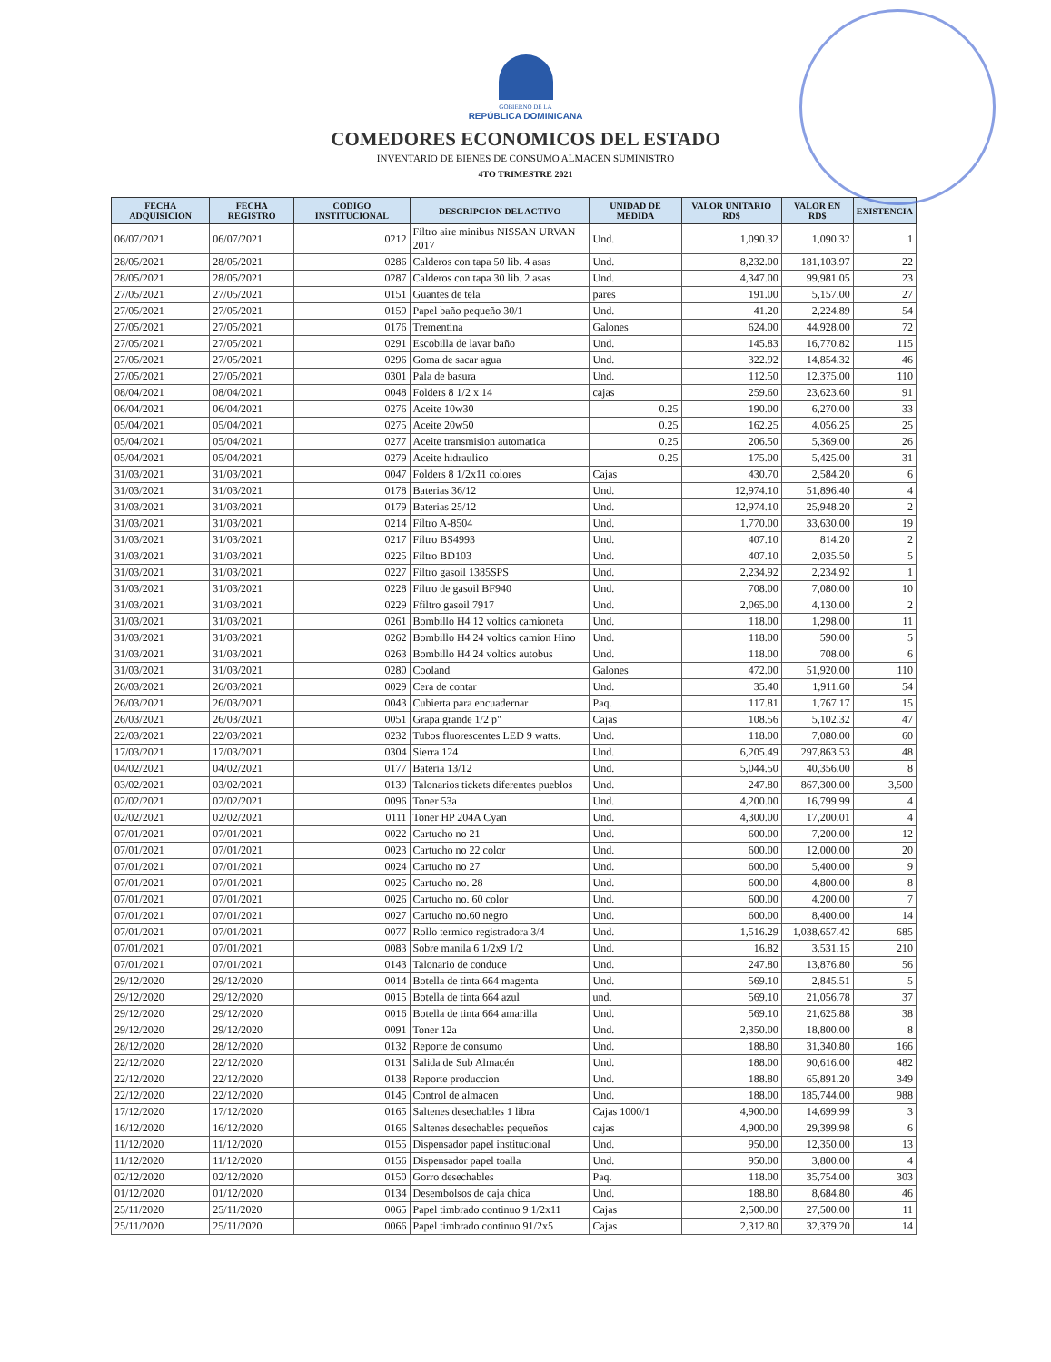GOBIERNO DE LA
REPÚBLICA DOMINICANA
COMEDORES ECONOMICOS DEL ESTADO
INVENTARIO DE BIENES DE CONSUMO ALMACEN SUMINISTRO
4TO TRIMESTRE 2021
| FECHA ADQUISICION | FECHA REGISTRO | CODIGO INSTITUCIONAL | DESCRIPCION DEL ACTIVO | UNIDAD DE MEDIDA | VALOR UNITARIO RD$ | VALOR EN RD$ | EXISTENCIA |
| --- | --- | --- | --- | --- | --- | --- | --- |
| 06/07/2021 | 06/07/2021 | 0212 | Filtro aire minibus NISSAN URVAN 2017 | Und. | 1,090.32 | 1,090.32 | 1 |
| 28/05/2021 | 28/05/2021 | 0286 | Calderos con tapa 50 lib. 4 asas | Und. | 8,232.00 | 181,103.97 | 22 |
| 28/05/2021 | 28/05/2021 | 0287 | Calderos con tapa 30 lib. 2 asas | Und. | 4,347.00 | 99,981.05 | 23 |
| 27/05/2021 | 27/05/2021 | 0151 | Guantes de tela | pares | 191.00 | 5,157.00 | 27 |
| 27/05/2021 | 27/05/2021 | 0159 | Papel baño pequeño 30/1 | Und. | 41.20 | 2,224.89 | 54 |
| 27/05/2021 | 27/05/2021 | 0176 | Trementina | Galones | 624.00 | 44,928.00 | 72 |
| 27/05/2021 | 27/05/2021 | 0291 | Escobilla de lavar baño | Und. | 145.83 | 16,770.82 | 115 |
| 27/05/2021 | 27/05/2021 | 0296 | Goma de sacar agua | Und. | 322.92 | 14,854.32 | 46 |
| 27/05/2021 | 27/05/2021 | 0301 | Pala de basura | Und. | 112.50 | 12,375.00 | 110 |
| 08/04/2021 | 08/04/2021 | 0048 | Folders 8 1/2 x 14 | cajas | 259.60 | 23,623.60 | 91 |
| 06/04/2021 | 06/04/2021 | 0276 | Aceite 10w30 | 0.25 | 190.00 | 6,270.00 | 33 |
| 05/04/2021 | 05/04/2021 | 0275 | Aceite 20w50 | 0.25 | 162.25 | 4,056.25 | 25 |
| 05/04/2021 | 05/04/2021 | 0277 | Aceite transmision automatica | 0.25 | 206.50 | 5,369.00 | 26 |
| 05/04/2021 | 05/04/2021 | 0279 | Aceite hidraulico | 0.25 | 175.00 | 5,425.00 | 31 |
| 31/03/2021 | 31/03/2021 | 0047 | Folders 8 1/2x11 colores | Cajas | 430.70 | 2,584.20 | 6 |
| 31/03/2021 | 31/03/2021 | 0178 | Baterias 36/12 | Und. | 12,974.10 | 51,896.40 | 4 |
| 31/03/2021 | 31/03/2021 | 0179 | Baterias 25/12 | Und. | 12,974.10 | 25,948.20 | 2 |
| 31/03/2021 | 31/03/2021 | 0214 | Filtro A-8504 | Und. | 1,770.00 | 33,630.00 | 19 |
| 31/03/2021 | 31/03/2021 | 0217 | Filtro BS4993 | Und. | 407.10 | 814.20 | 2 |
| 31/03/2021 | 31/03/2021 | 0225 | Filtro BD103 | Und. | 407.10 | 2,035.50 | 5 |
| 31/03/2021 | 31/03/2021 | 0227 | Filtro gasoil 1385SPS | Und. | 2,234.92 | 2,234.92 | 1 |
| 31/03/2021 | 31/03/2021 | 0228 | Filtro de gasoil BF940 | Und. | 708.00 | 7,080.00 | 10 |
| 31/03/2021 | 31/03/2021 | 0229 | Ffiltro gasoil 7917 | Und. | 2,065.00 | 4,130.00 | 2 |
| 31/03/2021 | 31/03/2021 | 0261 | Bombillo H4 12 voltios camioneta | Und. | 118.00 | 1,298.00 | 11 |
| 31/03/2021 | 31/03/2021 | 0262 | Bombillo H4 24 voltios camion Hino | Und. | 118.00 | 590.00 | 5 |
| 31/03/2021 | 31/03/2021 | 0263 | Bombillo H4 24 voltios autobus | Und. | 118.00 | 708.00 | 6 |
| 31/03/2021 | 31/03/2021 | 0280 | Cooland | Galones | 472.00 | 51,920.00 | 110 |
| 26/03/2021 | 26/03/2021 | 0029 | Cera de contar | Und. | 35.40 | 1,911.60 | 54 |
| 26/03/2021 | 26/03/2021 | 0043 | Cubierta para encuadernar | Paq. | 117.81 | 1,767.17 | 15 |
| 26/03/2021 | 26/03/2021 | 0051 | Grapa grande 1/2 p" | Cajas | 108.56 | 5,102.32 | 47 |
| 22/03/2021 | 22/03/2021 | 0232 | Tubos fluorescentes LED 9 watts. | Und. | 118.00 | 7,080.00 | 60 |
| 17/03/2021 | 17/03/2021 | 0304 | Sierra 124 | Und. | 6,205.49 | 297,863.53 | 48 |
| 04/02/2021 | 04/02/2021 | 0177 | Bateria 13/12 | Und. | 5,044.50 | 40,356.00 | 8 |
| 03/02/2021 | 03/02/2021 | 0139 | Talonarios tickets diferentes pueblos | Und. | 247.80 | 867,300.00 | 3,500 |
| 02/02/2021 | 02/02/2021 | 0096 | Toner 53a | Und. | 4,200.00 | 16,799.99 | 4 |
| 02/02/2021 | 02/02/2021 | 0111 | Toner HP 204A Cyan | Und. | 4,300.00 | 17,200.01 | 4 |
| 07/01/2021 | 07/01/2021 | 0022 | Cartucho no 21 | Und. | 600.00 | 7,200.00 | 12 |
| 07/01/2021 | 07/01/2021 | 0023 | Cartucho no 22 color | Und. | 600.00 | 12,000.00 | 20 |
| 07/01/2021 | 07/01/2021 | 0024 | Cartucho no 27 | Und. | 600.00 | 5,400.00 | 9 |
| 07/01/2021 | 07/01/2021 | 0025 | Cartucho no. 28 | Und. | 600.00 | 4,800.00 | 8 |
| 07/01/2021 | 07/01/2021 | 0026 | Cartucho no. 60 color | Und. | 600.00 | 4,200.00 | 7 |
| 07/01/2021 | 07/01/2021 | 0027 | Cartucho no.60 negro | Und. | 600.00 | 8,400.00 | 14 |
| 07/01/2021 | 07/01/2021 | 0077 | Rollo termico registradora 3/4 | Und. | 1,516.29 | 1,038,657.42 | 685 |
| 07/01/2021 | 07/01/2021 | 0083 | Sobre manila 6 1/2x9 1/2 | Und. | 16.82 | 3,531.15 | 210 |
| 07/01/2021 | 07/01/2021 | 0143 | Talonario de conduce | Und. | 247.80 | 13,876.80 | 56 |
| 29/12/2020 | 29/12/2020 | 0014 | Botella de tinta 664 magenta | Und. | 569.10 | 2,845.51 | 5 |
| 29/12/2020 | 29/12/2020 | 0015 | Botella de tinta 664 azul | und. | 569.10 | 21,056.78 | 37 |
| 29/12/2020 | 29/12/2020 | 0016 | Botella de tinta 664 amarilla | Und. | 569.10 | 21,625.88 | 38 |
| 29/12/2020 | 29/12/2020 | 0091 | Toner 12a | Und. | 2,350.00 | 18,800.00 | 8 |
| 28/12/2020 | 28/12/2020 | 0132 | Reporte de consumo | Und. | 188.80 | 31,340.80 | 166 |
| 22/12/2020 | 22/12/2020 | 0131 | Salida de Sub Almacén | Und. | 188.00 | 90,616.00 | 482 |
| 22/12/2020 | 22/12/2020 | 0138 | Reporte produccion | Und. | 188.80 | 65,891.20 | 349 |
| 22/12/2020 | 22/12/2020 | 0145 | Control de almacen | Und. | 188.00 | 185,744.00 | 988 |
| 17/12/2020 | 17/12/2020 | 0165 | Saltenes desechables 1 libra | Cajas 1000/1 | 4,900.00 | 14,699.99 | 3 |
| 16/12/2020 | 16/12/2020 | 0166 | Saltenes desechables pequeños | cajas | 4,900.00 | 29,399.98 | 6 |
| 11/12/2020 | 11/12/2020 | 0155 | Dispensador papel institucional | Und. | 950.00 | 12,350.00 | 13 |
| 11/12/2020 | 11/12/2020 | 0156 | Dispensador papel toalla | Und. | 950.00 | 3,800.00 | 4 |
| 02/12/2020 | 02/12/2020 | 0150 | Gorro desechables | Paq. | 118.00 | 35,754.00 | 303 |
| 01/12/2020 | 01/12/2020 | 0134 | Desembolsos de caja chica | Und. | 188.80 | 8,684.80 | 46 |
| 25/11/2020 | 25/11/2020 | 0065 | Papel timbrado continuo 9 1/2x11 | Cajas | 2,500.00 | 27,500.00 | 11 |
| 25/11/2020 | 25/11/2020 | 0066 | Papel timbrado continuo 91/2x5 | Cajas | 2,312.80 | 32,379.20 | 14 |